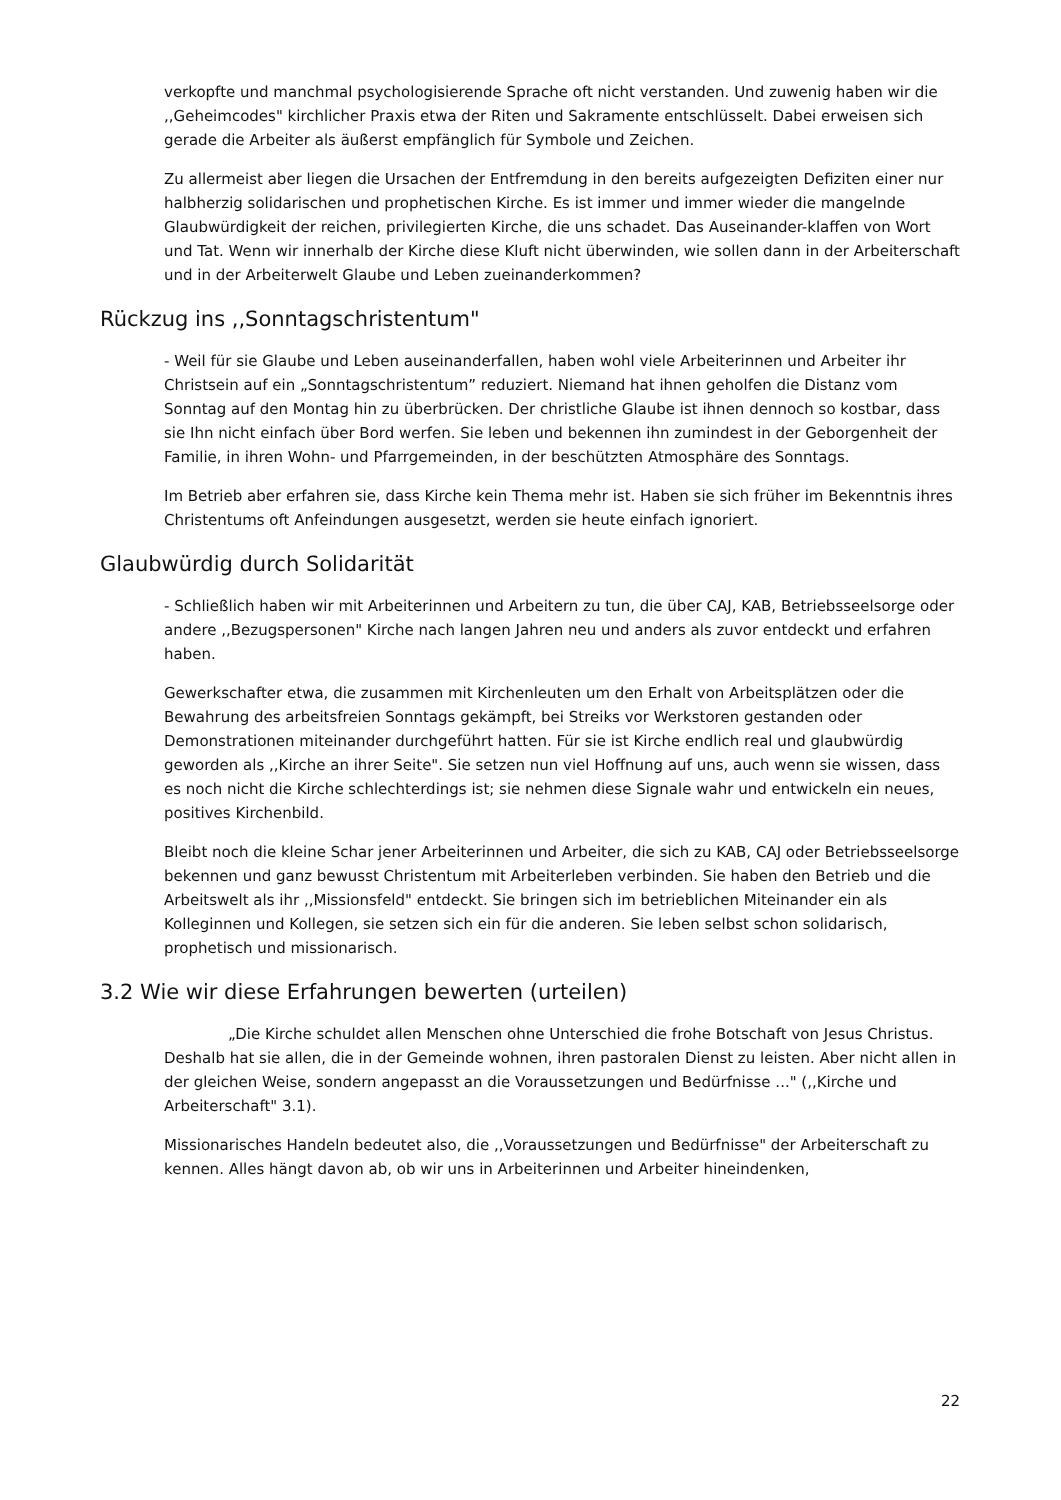verkopfte und manchmal psychologisierende Sprache oft nicht verstanden. Und zuwenig haben wir die ,,Geheimcodes" kirchlicher Praxis etwa der Riten und Sakramente entschlüsselt. Dabei erweisen sich gerade die Arbeiter als äußerst empfänglich für Symbole und Zeichen.
Zu allermeist aber liegen die Ursachen der Entfremdung in den bereits aufgezeigten Defiziten einer nur halbherzig solidarischen und prophetischen Kirche. Es ist immer und immer wieder die mangelnde Glaubwürdigkeit der reichen, privilegierten Kirche, die uns schadet. Das Auseinander-klaffen von Wort und Tat. Wenn wir innerhalb der Kirche diese Kluft nicht überwinden, wie sollen dann in der Arbeiterschaft und in der Arbeiterwelt Glaube und Leben zueinanderkommen?
Rückzug ins ,,Sonntagschristentum"
- Weil für sie Glaube und Leben auseinanderfallen, haben wohl viele Arbeiterinnen und Arbeiter ihr Christsein auf ein „Sonntagschristentum” reduziert. Niemand hat ihnen geholfen die Distanz vom Sonntag auf den Montag hin zu überbrücken. Der christliche Glaube ist ihnen dennoch so kostbar, dass sie Ihn nicht einfach über Bord werfen. Sie leben und bekennen ihn zumindest in der Geborgenheit der Familie, in ihren Wohn- und Pfarrgemeinden, in der beschützten Atmosphäre des Sonntags.
Im Betrieb aber erfahren sie, dass Kirche kein Thema mehr ist. Haben sie sich früher im Bekenntnis ihres Christentums oft Anfeindungen ausgesetzt, werden sie heute einfach ignoriert.
Glaubwürdig durch Solidarität
- Schließlich haben wir mit Arbeiterinnen und Arbeitern zu tun, die über CAJ, KAB, Betriebsseelsorge oder andere ,,Bezugspersonen" Kirche nach langen Jahren neu und anders als zuvor entdeckt und erfahren haben.
Gewerkschafter etwa, die zusammen mit Kirchenleuten um den Erhalt von Arbeitsplätzen oder die Bewahrung des arbeitsfreien Sonntags gekämpft, bei Streiks vor Werkstoren gestanden oder Demonstrationen miteinander durchgeführt hatten. Für sie ist Kirche endlich real und glaubwürdig geworden als ,,Kirche an ihrer Seite". Sie setzen nun viel Hoffnung auf uns, auch wenn sie wissen, dass es noch nicht die Kirche schlechterdings ist; sie nehmen diese Signale wahr und entwickeln ein neues, positives Kirchenbild.
Bleibt noch die kleine Schar jener Arbeiterinnen und Arbeiter, die sich zu KAB, CAJ oder Betriebsseelsorge bekennen und ganz bewusst Christentum mit Arbeiterleben verbinden. Sie haben den Betrieb und die Arbeitswelt als ihr ,,Missionsfeld" entdeckt. Sie bringen sich im betrieblichen Miteinander ein als Kolleginnen und Kollegen, sie setzen sich ein für die anderen. Sie leben selbst schon solidarisch, prophetisch und missionarisch.
3.2 Wie wir diese Erfahrungen bewerten (urteilen)
„Die Kirche schuldet allen Menschen ohne Unterschied die frohe Botschaft von Jesus Christus. Deshalb hat sie allen, die in der Gemeinde wohnen, ihren pastoralen Dienst zu leisten. Aber nicht allen in der gleichen Weise, sondern angepasst an die Voraussetzungen und Bedürfnisse ..." (,,Kirche und Arbeiterschaft" 3.1).
Missionarisches Handeln bedeutet also, die ,,Voraussetzungen und Bedürfnisse" der Arbeiterschaft zu kennen. Alles hängt davon ab, ob wir uns in Arbeiterinnen und Arbeiter hineindenken,
22